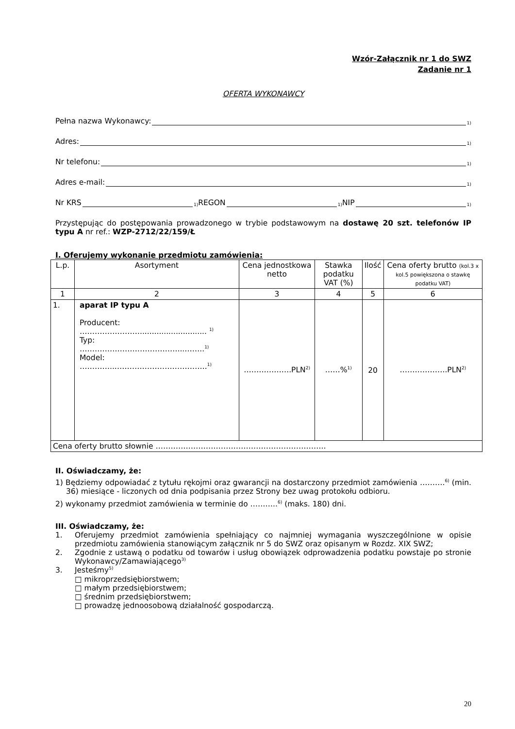Wzór-Załącznik nr 1 do SWZ
Zadanie nr 1
OFERTA WYKONAWCY
Pełna nazwa Wykonawcy: <sup>1)</sup>
Adres: <sup>1)</sup>
Nr telefonu: <sup>1)</sup>
Adres e-mail: <sup>1)</sup>
Nr KRS<sup>1)</sup> REGON<sup>1)</sup> NIP<sup>1)</sup>
Przystępując do postępowania prowadzonego w trybie podstawowym na dostawę 20 szt. telefonów IP typu A nr ref.: WZP-2712/22/159/Ł
I. Oferujemy wykonanie przedmiotu zamówienia:
| L.p. | Asortyment | Cena jednostkowa netto | Stawka podatku VAT (%) | Ilość | Cena oferty brutto (kol.3 x kol.5 powiększona o stawkę podatku VAT) |
| --- | --- | --- | --- | --- | --- |
| 1 | 2 | 3 | 4 | 5 | 6 |
| 1. | aparat IP typu A Producent: ……………………............................ <sup>1)</sup> Typ: …………………………………...……..<sup>1)</sup> Model: …………..……………………………….<sup>1)</sup> | ……………….PLN<sup>2)</sup> | ……%<sup>1)</sup> | 20 | ……………….PLN<sup>2)</sup> |
| Cena oferty brutto słownie ………………………………………………………….. | | | | | |
II. Oświadczamy, że:
1) Będziemy odpowiadać z tytułu rękojmi oraz gwarancji na dostarczony przedmiot zamówienia ……….<sup>6)</sup> (min. 36) miesiące - liczonych od dnia podpisania przez Strony bez uwag protokołu odbioru.
2) wykonamy przedmiot zamówienia w terminie do ………..<sup>6)</sup> (maks. 180) dni.
III. Oświadczamy, że:
1. Oferujemy przedmiot zamówienia spełniający co najmniej wymagania wyszczególnione w opisie przedmiotu zamówienia stanowiącym załącznik nr 5 do SWZ oraz opisanym w Rozdz. XIX SWZ;
2. Zgodnie z ustawą o podatku od towarów i usług obowiązek odprowadzenia podatku powstaje po stronie Wykonawcy/Zamawiającego<sup>3)</sup>
3. Jesteśmy<sup>5)</sup>
□ mikroprzedsiębiorstwem;
□ małym przedsiębiorstwem;
□ średnim przedsiębiorstwem;
□ prowadzę jednoosobową działalność gospodarczą.
20